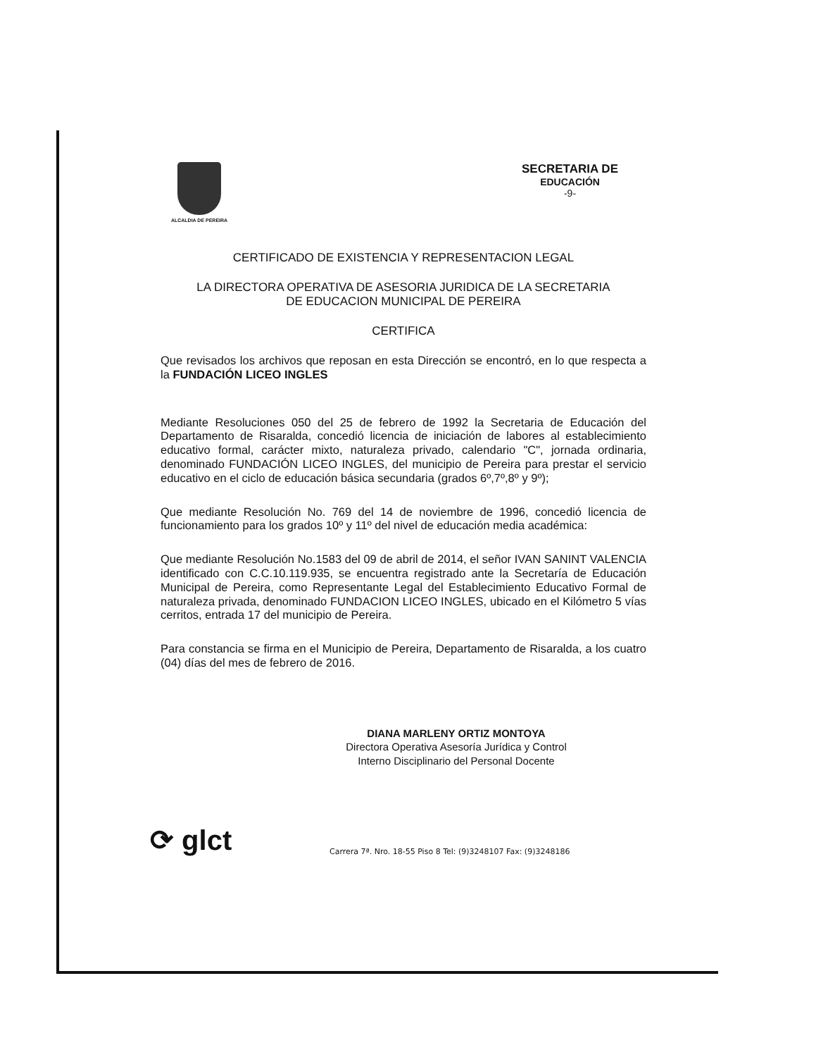ALCALDIA DE PEREIRA
SECRETARIA DE
EDUCACIÓN
-9-
CERTIFICADO DE EXISTENCIA Y REPRESENTACION LEGAL
LA DIRECTORA OPERATIVA DE ASESORIA JURIDICA DE LA SECRETARIA
DE EDUCACION MUNICIPAL DE PEREIRA
CERTIFICA
Que revisados los archivos que reposan en esta Dirección se encontró, en lo que respecta a la FUNDACIÓN LICEO INGLES
Mediante Resoluciones 050 del 25 de febrero de 1992 la Secretaria de Educación del Departamento de Risaralda, concedió licencia de iniciación de labores al establecimiento educativo formal, carácter mixto, naturaleza privado, calendario "C", jornada ordinaria, denominado FUNDACIÓN LICEO INGLES, del municipio de Pereira para prestar el servicio educativo en el ciclo de educación básica secundaria (grados 6º,7º,8º y 9º);
Que mediante Resolución No. 769 del 14 de noviembre de 1996, concedió licencia de funcionamiento para los grados 10º y 11º del nivel de educación media académica:
Que mediante Resolución No.1583 del 09 de abril de 2014, el señor IVAN SANINT VALENCIA identificado con C.C.10.119.935, se encuentra registrado ante la Secretaría de Educación Municipal de Pereira, como Representante Legal del Establecimiento Educativo Formal de naturaleza privada, denominado FUNDACION LICEO INGLES, ubicado en el Kilómetro 5 vías cerritos, entrada 17 del municipio de Pereira.
Para constancia se firma en el Municipio de Pereira, Departamento de Risaralda, a los cuatro (04) días del mes de febrero de 2016.
DIANA MARLENY ORTIZ MONTOYA
Directora Operativa Asesoría Jurídica y Control
Interno Disciplinario del Personal Docente
⟳ glct
Carrera 7ª. Nro. 18-55 Piso 8 Tel: (9)3248107 Fax: (9)3248186